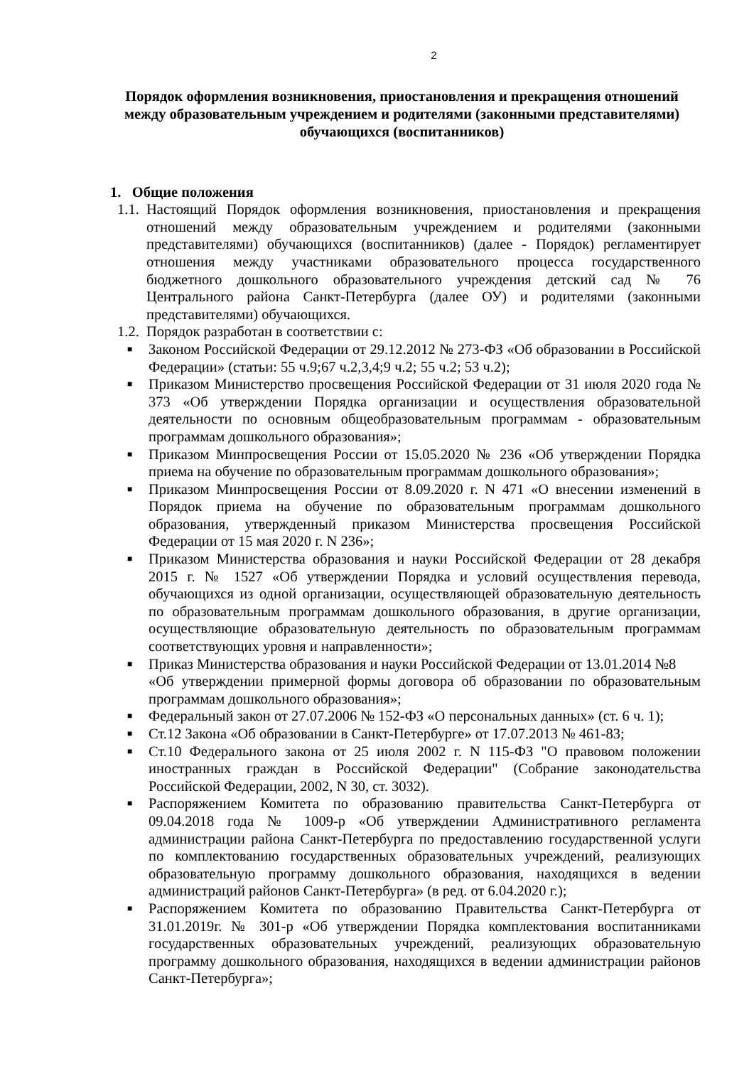2
Порядок оформления возникновения, приостановления и прекращения отношений между образовательным учреждением и родителями (законными представителями) обучающихся (воспитанников)
1. Общие положения
1.1.
Настоящий Порядок оформления возникновения, приостановления и прекращения отношений между образовательным учреждением и родителями (законными представителями) обучающихся (воспитанников) (далее - Порядок) регламентирует отношения между участниками образовательного процесса государственного бюджетного дошкольного образовательного учреждения детский сад № 76 Центрального района Санкт-Петербурга (далее ОУ) и родителями (законными представителями) обучающихся.
1.2.
Порядок разработан в соответствии с:
■
Законом Российской Федерации от 29.12.2012 № 273-ФЗ «Об образовании в Российской Федерации» (статьи: 55 ч.9;67 ч.2,3,4;9 ч.2; 55 ч.2; 53 ч.2);
■
Приказом Министерство просвещения Российской Федерации от 31 июля 2020 года № 373 «Об утверждении Порядка организации и осуществления образовательной деятельности по основным общеобразовательным программам - образовательным программам дошкольного образования»;
■
Приказом Минпросвещения России от 15.05.2020 № 236 «Об утверждении Порядка приема на обучение по образовательным программам дошкольного образования»;
■
Приказом Минпросвещения России от 8.09.2020 г. N 471 «О внесении изменений в Порядок приема на обучение по образовательным программам дошкольного образования, утвержденный приказом Министерства просвещения Российской Федерации от 15 мая 2020 г. N 236»;
■
Приказом Министерства образования и науки Российской Федерации от 28 декабря 2015 г. № 1527 «Об утверждении Порядка и условий осуществления перевода, обучающихся из одной организации, осуществляющей образовательную деятельность по образовательным программам дошкольного образования, в другие организации, осуществляющие образовательную деятельность по образовательным программам соответствующих уровня и направленности»;
■
Приказ Министерства образования и науки Российской Федерации от 13.01.2014 №8
«Об утверждении примерной формы договора об образовании по образовательным программам дошкольного образования»;
■
Федеральный закон от 27.07.2006 № 152-ФЗ «О персональных данных» (ст. 6 ч. 1);
■
Ст.12 Закона «Об образовании в Санкт-Петербурге» от 17.07.2013 № 461-83;
■
Ст.10 Федерального закона от 25 июля 2002 г. N 115-ФЗ "О правовом положении иностранных граждан в Российской Федерации" (Собрание законодательства Российской Федерации, 2002, N 30, ст. 3032).
■
Распоряжением Комитета по образованию правительства Санкт-Петербурга от 09.04.2018 года № 1009-р «Об утверждении Административного регламента администрации района Санкт-Петербурга по предоставлению государственной услуги по комплектованию государственных образовательных учреждений, реализующих образовательную программу дошкольного образования, находящихся в ведении администраций районов Санкт-Петербурга» (в ред. от 6.04.2020 г.);
■
Распоряжением Комитета по образованию Правительства Санкт-Петербурга от 31.01.2019г. № 301-р «Об утверждении Порядка комплектования воспитанниками государственных образовательных учреждений, реализующих образовательную программу дошкольного образования, находящихся в ведении администрации районов Санкт-Петербурга»;